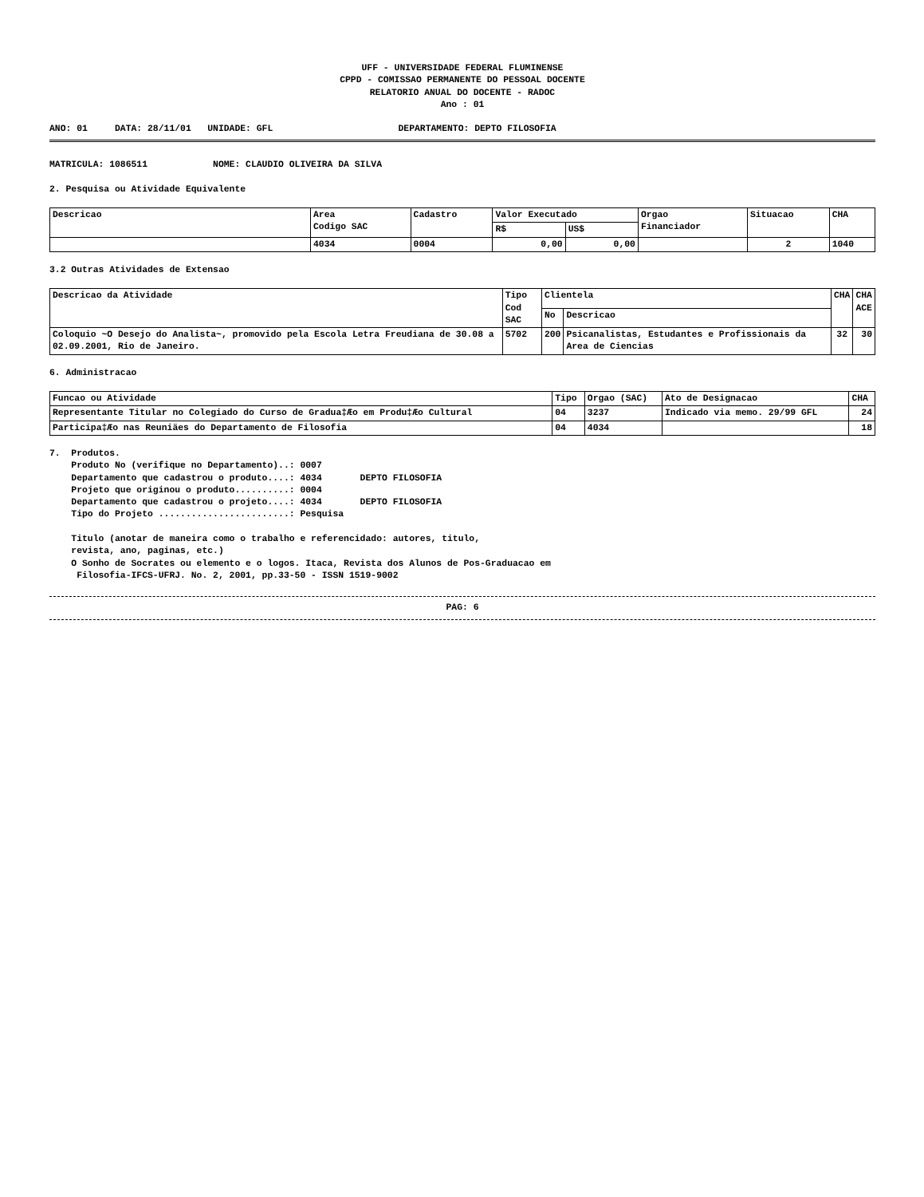UFF - UNIVERSIDADE FEDERAL FLUMINENSE
CPPD - COMISSAO PERMANENTE DO PESSOAL DOCENTE
RELATORIO ANUAL DO DOCENTE - RADOC
Ano : 01
ANO: 01 DATA: 28/11/01 UNIDADE: GFL DEPARTAMENTO: DEPTO FILOSOFIA
MATRICULA: 1086511 NOME: CLAUDIO OLIVEIRA DA SILVA
2. Pesquisa ou Atividade Equivalente
| Descricao | Area Codigo SAC | Cadastro | Valor Executado | | Orgao Financiador | Situacao | CHA |
| --- | --- | --- | --- | --- | --- | --- | --- |
| | | | R$ | US$ | | | |
| | 4034 | 0004 | 0,00 | 0,00 | | 2 | 1040 |
3.2 Outras Atividades de Extensao
| Descricao da Atividade | Tipo Cod SAC | Clientela | | CHA | CHA ACE |
| --- | --- | --- | --- | --- | --- |
| | | No | Descricao | | |
| Coloquio ~O Desejo do Analista~, promovido pela Escola Letra Freudiana de 30.08 a 02.09.2001, Rio de Janeiro. | 5702 | 200 | Psicanalistas, Estudantes e Profissionais da Area de Ciencias | 32 | 30 |
6. Administracao
| Funcao ou Atividade | Tipo | Orgao (SAC) | Ato de Designacao | CHA |
| --- | --- | --- | --- | --- |
| Representante Titular no Colegiado do Curso de Gradua‡Æo em Produ‡Æo Cultural | 04 | 3237 | Indicado via memo. 29/99 GFL | 24 |
| Participa‡Æo nas Reuniäes do Departamento de Filosofia | 04 | 4034 | | 18 |
7. Produtos. Produto No (verifique no Departamento)..: 0007 Departamento que cadastrou o produto....: 4034 DEPTO FILOSOFIA Projeto que originou o produto..........: 0004 Departamento que cadastrou o projeto....: 4034 DEPTO FILOSOFIA Tipo do Projeto ........................: Pesquisa Titulo (anotar de maneira como o trabalho e referencidado: autores, titulo, revista, ano, paginas, etc.) O Sonho de Socrates ou elemento e o logos. Itaca, Revista dos Alunos de Pos-Graduacao em Filosofia-IFCS-UFRJ. No. 2, 2001, pp.33-50 - ISSN 1519-9002
PAG: 6